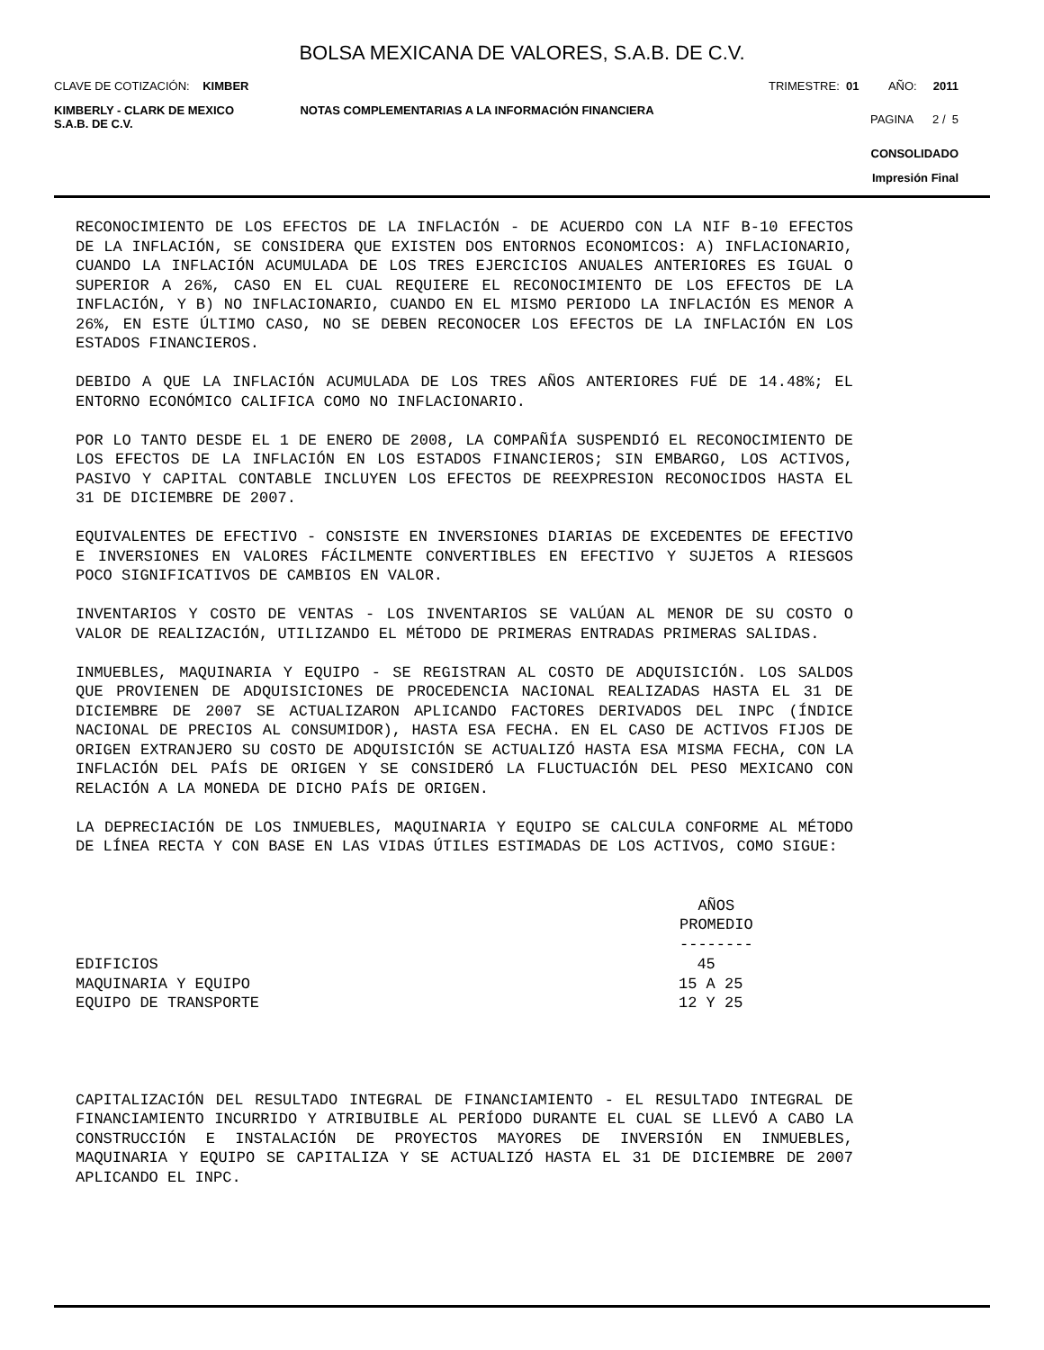BOLSA MEXICANA DE VALORES, S.A.B. DE C.V.
CLAVE DE COTIZACIÓN: KIMBER TRIMESTRE: 01 AÑO: 2011
KIMBERLY - CLARK DE MEXICO
S.A.B. DE C.V.
NOTAS COMPLEMENTARIAS A LA INFORMACIÓN FINANCIERA
PAGINA 2 / 5
CONSOLIDADO
Impresión Final
RECONOCIMIENTO DE LOS EFECTOS DE LA INFLACIÓN - DE ACUERDO CON LA NIF B-10 EFECTOS DE LA INFLACIÓN, SE CONSIDERA QUE EXISTEN DOS ENTORNOS ECONOMICOS: A) INFLACIONARIO, CUANDO LA INFLACIÓN ACUMULADA DE LOS TRES EJERCICIOS ANUALES ANTERIORES ES IGUAL O SUPERIOR A 26%, CASO EN EL CUAL REQUIERE EL RECONOCIMIENTO DE LOS EFECTOS DE LA INFLACIÓN, Y B) NO INFLACIONARIO, CUANDO EN EL MISMO PERIODO LA INFLACIÓN ES MENOR A 26%, EN ESTE ÚLTIMO CASO, NO SE DEBEN RECONOCER LOS EFECTOS DE LA INFLACIÓN EN LOS ESTADOS FINANCIEROS.
DEBIDO A QUE LA INFLACIÓN ACUMULADA DE LOS TRES AÑOS ANTERIORES FUÉ DE 14.48%; EL ENTORNO ECONÓMICO CALIFICA COMO NO INFLACIONARIO.
POR LO TANTO DESDE EL 1 DE ENERO DE 2008, LA COMPAÑÍA SUSPENDIÓ EL RECONOCIMIENTO DE LOS EFECTOS DE LA INFLACIÓN EN LOS ESTADOS FINANCIEROS; SIN EMBARGO, LOS ACTIVOS, PASIVO Y CAPITAL CONTABLE INCLUYEN LOS EFECTOS DE REEXPRESION RECONOCIDOS HASTA EL 31 DE DICIEMBRE DE 2007.
EQUIVALENTES DE EFECTIVO - CONSISTE EN INVERSIONES DIARIAS DE EXCEDENTES DE EFECTIVO E INVERSIONES EN VALORES FÁCILMENTE CONVERTIBLES EN EFECTIVO Y SUJETOS A RIESGOS POCO SIGNIFICATIVOS DE CAMBIOS EN VALOR.
INVENTARIOS Y COSTO DE VENTAS - LOS INVENTARIOS SE VALÚAN AL MENOR DE SU COSTO O VALOR DE REALIZACIÓN, UTILIZANDO EL MÉTODO DE PRIMERAS ENTRADAS PRIMERAS SALIDAS.
INMUEBLES, MAQUINARIA Y EQUIPO - SE REGISTRAN AL COSTO DE ADQUISICIÓN. LOS SALDOS QUE PROVIENEN DE ADQUISICIONES DE PROCEDENCIA NACIONAL REALIZADAS HASTA EL 31 DE DICIEMBRE DE 2007 SE ACTUALIZARON APLICANDO FACTORES DERIVADOS DEL INPC (ÍNDICE NACIONAL DE PRECIOS AL CONSUMIDOR), HASTA ESA FECHA. EN EL CASO DE ACTIVOS FIJOS DE ORIGEN EXTRANJERO SU COSTO DE ADQUISICIÓN SE ACTUALIZÓ HASTA ESA MISMA FECHA, CON LA INFLACIÓN DEL PAÍS DE ORIGEN Y SE CONSIDERÓ LA FLUCTUACIÓN DEL PESO MEXICANO CON RELACIÓN A LA MONEDA DE DICHO PAÍS DE ORIGEN.
LA DEPRECIACIÓN DE LOS INMUEBLES, MAQUINARIA Y EQUIPO SE CALCULA CONFORME AL MÉTODO DE LÍNEA RECTA Y CON BASE EN LAS VIDAS ÚTILES ESTIMADAS DE LOS ACTIVOS, COMO SIGUE:
| | AÑOS PROMEDIO -------- |
| --- | --- |
| EDIFICIOS | 45 |
| MAQUINARIA Y EQUIPO | 15 A 25 |
| EQUIPO DE TRANSPORTE | 12 Y 25 |
CAPITALIZACIÓN DEL RESULTADO INTEGRAL DE FINANCIAMIENTO - EL RESULTADO INTEGRAL DE FINANCIAMIENTO INCURRIDO Y ATRIBUIBLE AL PERÍODO DURANTE EL CUAL SE LLEVÓ A CABO LA CONSTRUCCIÓN E INSTALACIÓN DE PROYECTOS MAYORES DE INVERSIÓN EN INMUEBLES, MAQUINARIA Y EQUIPO SE CAPITALIZA Y SE ACTUALIZÓ HASTA EL 31 DE DICIEMBRE DE 2007 APLICANDO EL INPC.